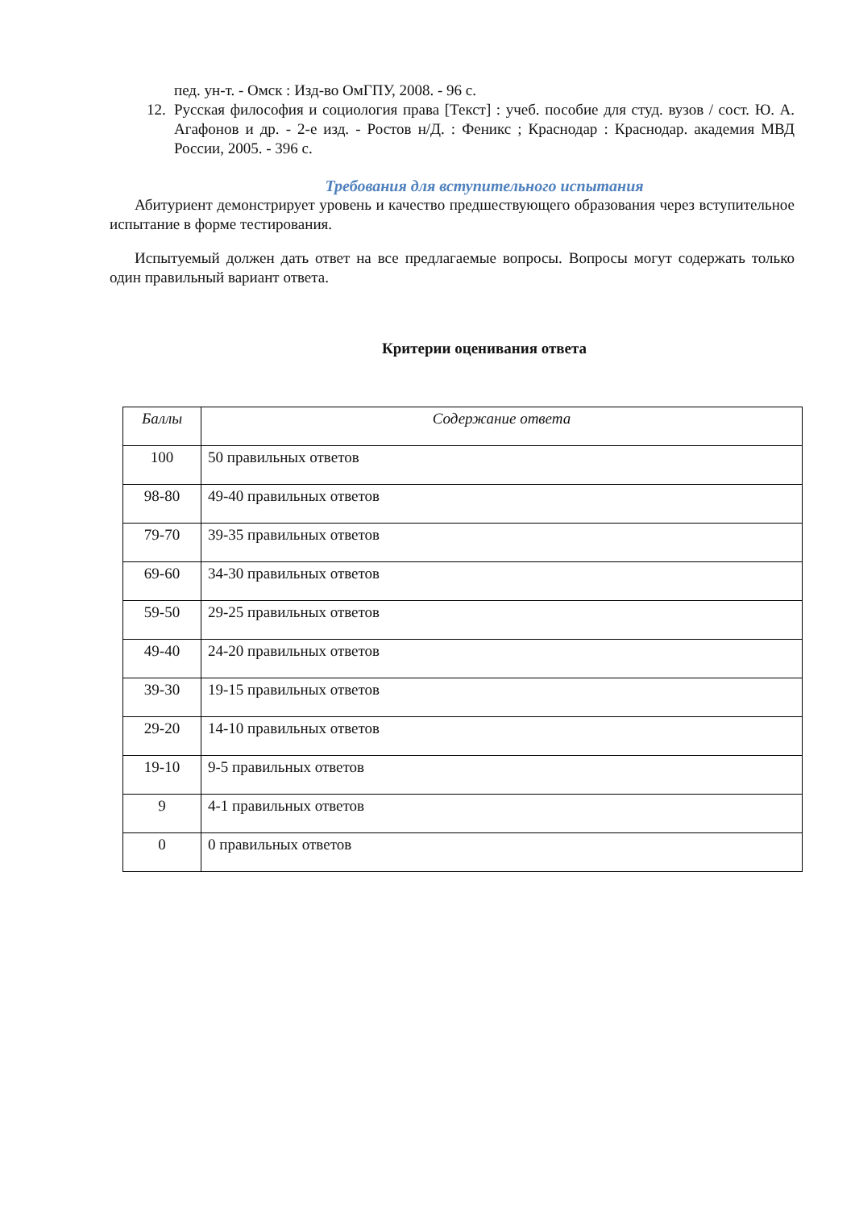пед. ун-т. - Омск : Изд-во ОмГПУ, 2008. - 96 с.
12. Русская философия и социология права [Текст] : учеб. пособие для студ. вузов / сост. Ю. А. Агафонов и др. - 2-е изд. - Ростов н/Д. : Феникс ; Краснодар : Краснодар. академия МВД России, 2005. - 396 с.
Требования для вступительного испытания
Абитуриент демонстрирует уровень и качество предшествующего образования через вступительное испытание в форме тестирования.
Испытуемый должен дать ответ на все предлагаемые вопросы. Вопросы могут содержать только один правильный вариант ответа.
Критерии оценивания ответа
| Баллы | Содержание ответа |
| --- | --- |
| 100 | 50 правильных ответов |
| 98-80 | 49-40 правильных ответов |
| 79-70 | 39-35 правильных ответов |
| 69-60 | 34-30 правильных ответов |
| 59-50 | 29-25 правильных ответов |
| 49-40 | 24-20 правильных ответов |
| 39-30 | 19-15 правильных ответов |
| 29-20 | 14-10 правильных ответов |
| 19-10 | 9-5 правильных ответов |
| 9 | 4-1 правильных ответов |
| 0 | 0 правильных ответов |